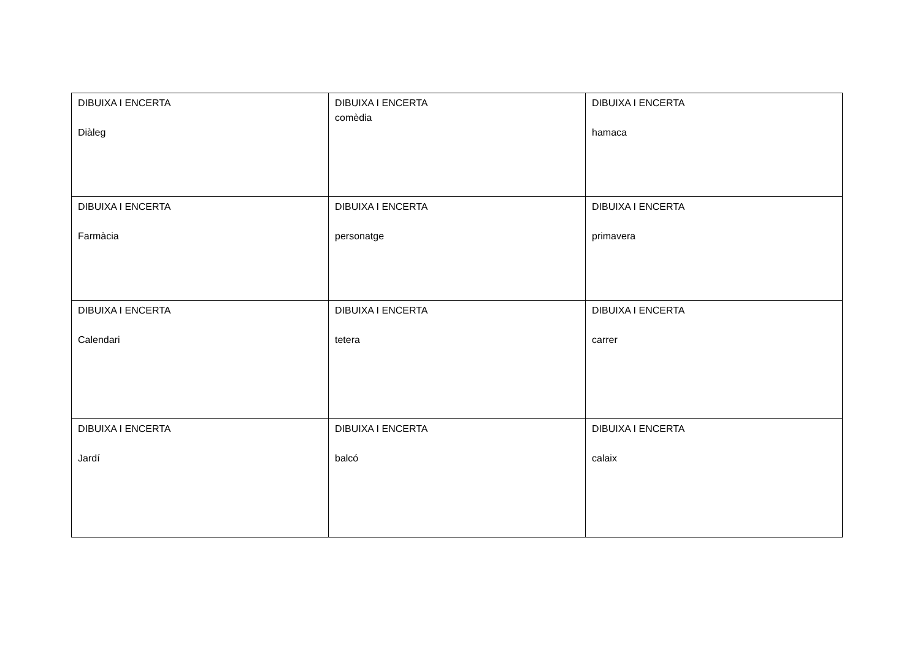| DIBUIXA I ENCERTA Diàleg | DIBUIXA I ENCERTA comèdia | DIBUIXA I ENCERTA hamaca |
| DIBUIXA I ENCERTA Farmàcia | DIBUIXA I ENCERTA personatge | DIBUIXA I ENCERTA primavera |
| DIBUIXA I ENCERTA Calendari | DIBUIXA I ENCERTA tetera | DIBUIXA I ENCERTA carrer |
| DIBUIXA I ENCERTA Jardí | DIBUIXA I ENCERTA balcó | DIBUIXA I ENCERTA calaix |